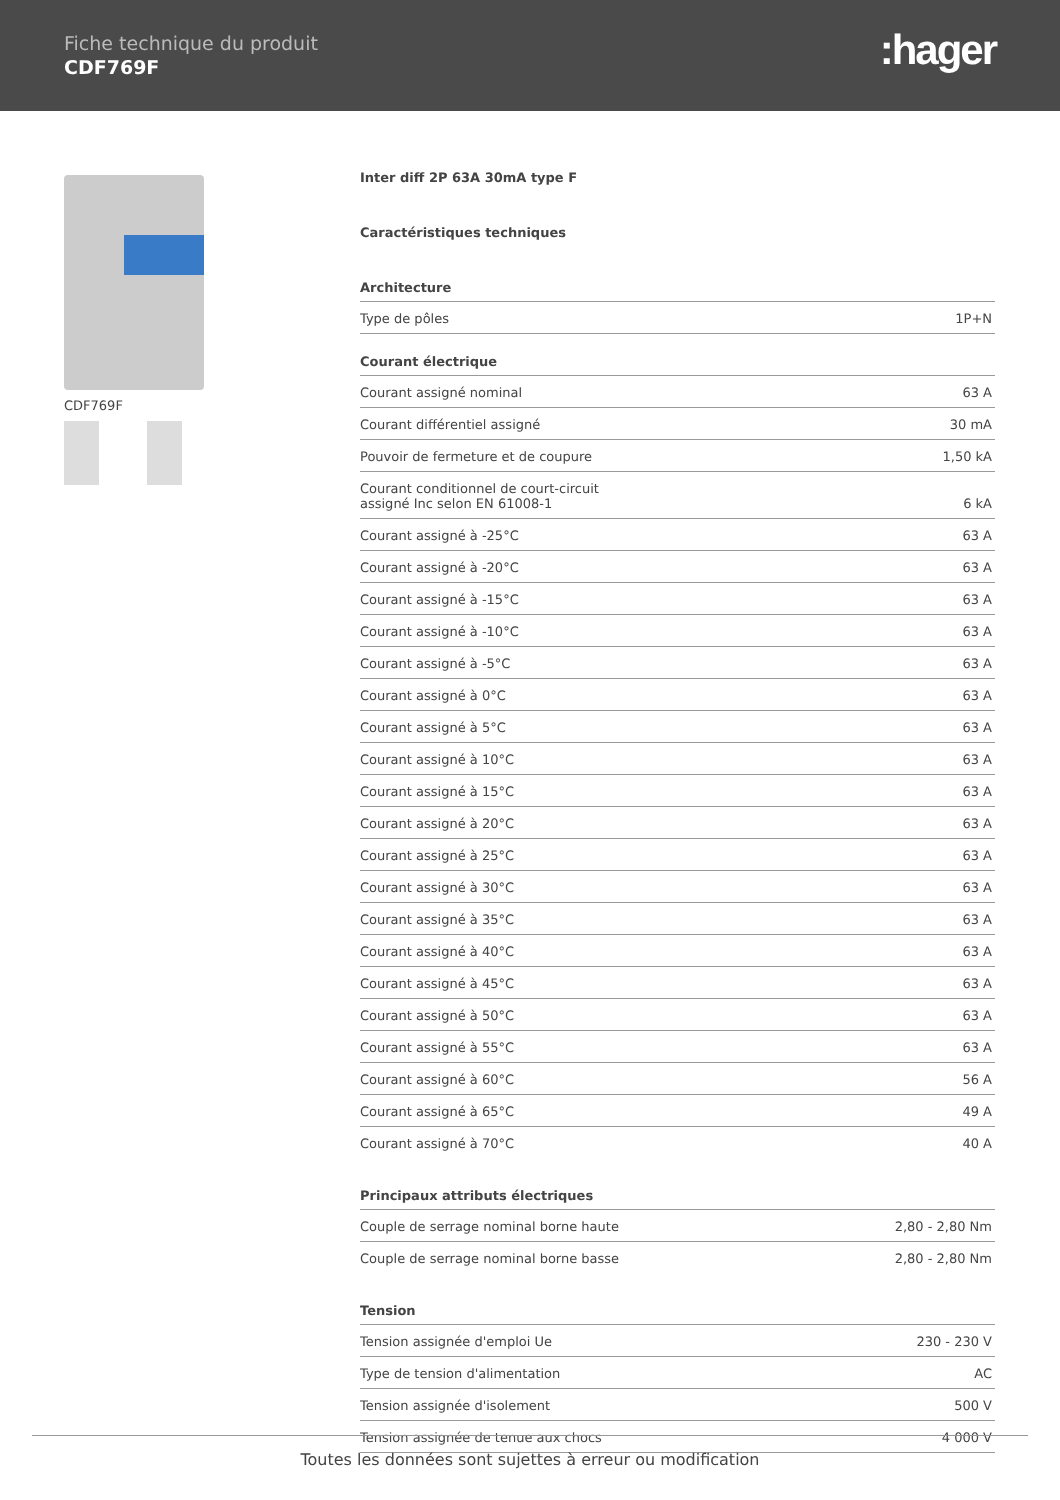Fiche technique du produit
CDF769F :hager
CDF769F
Inter diff 2P 63A 30mA type F
Caractéristiques techniques
Architecture
| Type de pôles | 1P+N |
Courant électrique
| Courant assigné nominal | 63 A |
| Courant différentiel assigné | 30 mA |
| Pouvoir de fermeture et de coupure | 1,50 kA |
| Courant conditionnel de court-circuit assigné Inc selon EN 61008-1 | 6 kA |
| Courant assigné à -25°C | 63 A |
| Courant assigné à -20°C | 63 A |
| Courant assigné à -15°C | 63 A |
| Courant assigné à -10°C | 63 A |
| Courant assigné à -5°C | 63 A |
| Courant assigné à 0°C | 63 A |
| Courant assigné à 5°C | 63 A |
| Courant assigné à 10°C | 63 A |
| Courant assigné à 15°C | 63 A |
| Courant assigné à 20°C | 63 A |
| Courant assigné à 25°C | 63 A |
| Courant assigné à 30°C | 63 A |
| Courant assigné à 35°C | 63 A |
| Courant assigné à 40°C | 63 A |
| Courant assigné à 45°C | 63 A |
| Courant assigné à 50°C | 63 A |
| Courant assigné à 55°C | 63 A |
| Courant assigné à 60°C | 56 A |
| Courant assigné à 65°C | 49 A |
| Courant assigné à 70°C | 40 A |
Principaux attributs électriques
| Couple de serrage nominal borne haute | 2,80 - 2,80 Nm |
| Couple de serrage nominal borne basse | 2,80 - 2,80 Nm |
Tension
| Tension assignée d'emploi Ue | 230 - 230 V |
| Type de tension d'alimentation | AC |
| Tension assignée d'isolement | 500 V |
| Tension assignée de tenue aux chocs | 4 000 V |
Toutes les données sont sujettes à erreur ou modification